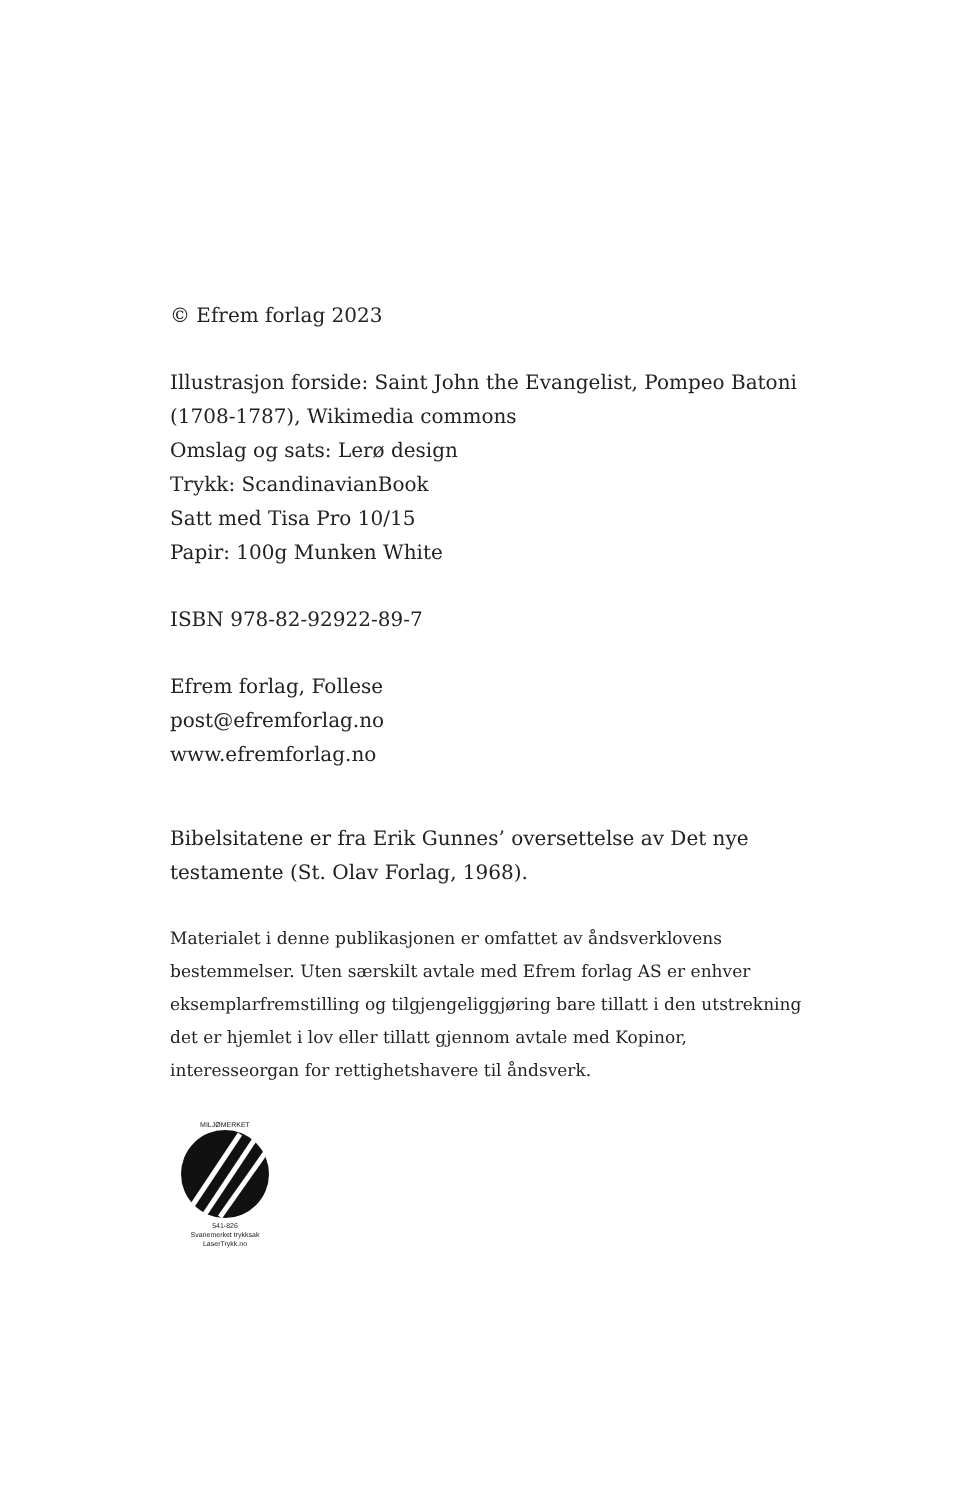© Efrem forlag 2023
Illustrasjon forside: Saint John the Evangelist, Pompeo Batoni (1708-1787), Wikimedia commons
Omslag og sats: Lerø design
Trykk: ScandinavianBook
Satt med Tisa Pro 10/15
Papir: 100g Munken White
ISBN 978-82-92922-89-7
Efrem forlag, Follese
post@efremforlag.no
www.efremforlag.no
Bibelsitatene er fra Erik Gunnes’ oversettelse av Det nye testamente (St. Olav Forlag, 1968).
Materialet i denne publikasjonen er omfattet av åndsverklovens bestemmelser. Uten særskilt avtale med Efrem forlag AS er enhver eksemplarfremstilling og tilgjengeliggjøring bare tillatt i den utstrekning det er hjemlet i lov eller tillatt gjennom avtale med Kopinor, interesseorgan for rettighetshavere til åndsverk.
MILJØMERKET
541-826
Svanemerket trykksak
LaserTrykk.no